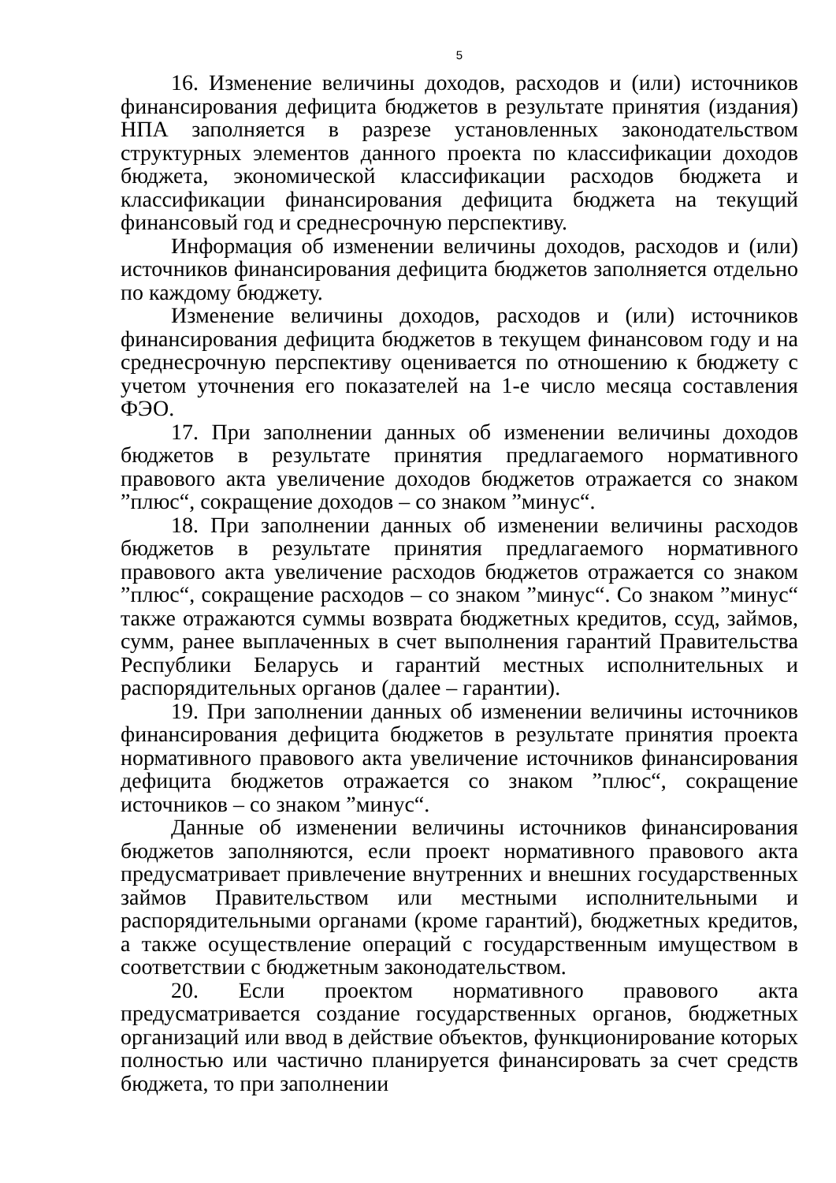5
16. Изменение величины доходов, расходов и (или) источников финансирования дефицита бюджетов в результате принятия (издания) НПА заполняется в разрезе установленных законодательством структурных элементов данного проекта по классификации доходов бюджета, экономической классификации расходов бюджета и классификации финансирования дефицита бюджета на текущий финансовый год и среднесрочную перспективу.
Информация об изменении величины доходов, расходов и (или) источников финансирования дефицита бюджетов заполняется отдельно по каждому бюджету.
Изменение величины доходов, расходов и (или) источников финансирования дефицита бюджетов в текущем финансовом году и на среднесрочную перспективу оценивается по отношению к бюджету с учетом уточнения его показателей на 1-е число месяца составления ФЭО.
17. При заполнении данных об изменении величины доходов бюджетов в результате принятия предлагаемого нормативного правового акта увеличение доходов бюджетов отражается со знаком ”плюс“, сокращение доходов – со знаком ”минус“.
18. При заполнении данных об изменении величины расходов бюджетов в результате принятия предлагаемого нормативного правового акта увеличение расходов бюджетов отражается со знаком ”плюс“, сокращение расходов – со знаком ”минус“. Со знаком ”минус“ также отражаются суммы возврата бюджетных кредитов, ссуд, займов, сумм, ранее выплаченных в счет выполнения гарантий Правительства Республики Беларусь и гарантий местных исполнительных и распорядительных органов (далее – гарантии).
19. При заполнении данных об изменении величины источников финансирования дефицита бюджетов в результате принятия проекта нормативного правового акта увеличение источников финансирования дефицита бюджетов отражается со знаком ”плюс“, сокращение источников – со знаком ”минус“.
Данные об изменении величины источников финансирования бюджетов заполняются, если проект нормативного правового акта предусматривает привлечение внутренних и внешних государственных займов Правительством или местными исполнительными и распорядительными органами (кроме гарантий), бюджетных кредитов, а также осуществление операций с государственным имуществом в соответствии с бюджетным законодательством.
20. Если проектом нормативного правового акта предусматривается создание государственных органов, бюджетных организаций или ввод в действие объектов, функционирование которых полностью или частично планируется финансировать за счет средств бюджета, то при заполнении